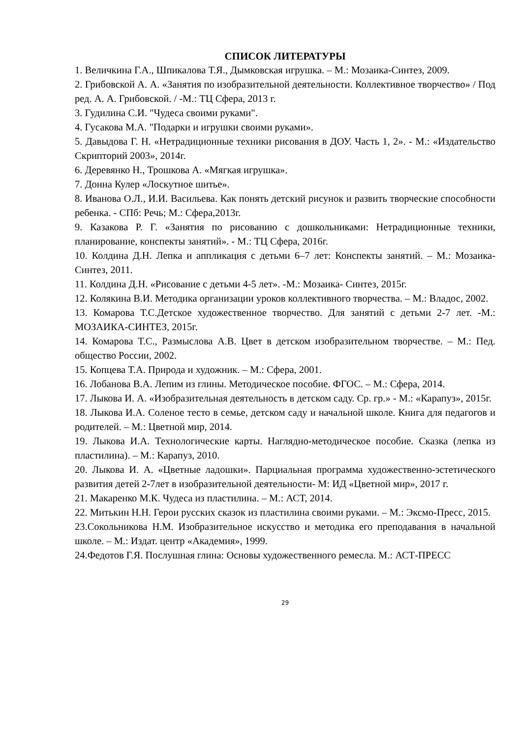СПИСОК ЛИТЕРАТУРЫ
1. Величкина Г.А., Шпикалова Т.Я., Дымковская игрушка. – М.: Мозаика-Синтез, 2009.
2. Грибовской А. А. «Занятия по изобразительной деятельности. Коллективное творчество» / Под ред. А. А. Грибовской. / -М.: ТЦ Сфера, 2013 г.
3. Гудилина С.И. "Чудеса своими руками".
4. Гусакова М.А. "Подарки и игрушки своими руками».
5. Давыдова Г. Н. «Нетрадиционные техники рисования в ДОУ. Часть 1, 2». - М.: «Издательство Скрипторий 2003», 2014г.
6. Деревянко Н., Трошкова А. «Мягкая игрушка».
7. Донна Кулер «Лоскутное шитье».
8. Иванова О.Л., И.И. Васильева. Как понять детский рисунок и развить творческие способности ребенка. - СПб: Речь; М.: Сфера,2013г.
9. Казакова Р. Г. «Занятия по рисованию с дошкольниками: Нетрадиционные техники, планирование, конспекты занятий». - М.: ТЦ Сфера, 2016г.
10. Колдина Д.Н. Лепка и аппликация с детьми 6–7 лет: Конспекты занятий. – М.: Мозаика-Синтез, 2011.
11. Колдина Д.Н. «Рисование с детьми 4-5 лет». -М.: Мозаика- Синтез, 2015г.
12. Колякина В.И. Методика организации уроков коллективного творчества. – М.: Владос, 2002.
13. Комарова Т.С.Детское художественное творчество. Для занятий с детьми 2-7 лет. -М.: МОЗАИКА-СИНТЕЗ, 2015г.
14. Комарова Т.С., Размыслова А.В. Цвет в детском изобразительном творчестве. – М.: Пед. общество России, 2002.
15. Копцева Т.А. Природа и художник. – М.: Сфера, 2001.
16. Лобанова В.А. Лепим из глины. Методическое пособие. ФГОС. – М.: Сфера, 2014.
17. Лыкова И. А. «Изобразительная деятельность в детском саду. Ср. гр.» - М.: «Карапуз», 2015г.
18. Лыкова И.А. Соленое тесто в семье, детском саду и начальной школе. Книга для педагогов и родителей. – М.: Цветной мир, 2014.
19. Лыкова И.А. Технологические карты. Наглядно-методическое пособие. Сказка (лепка из пластилина). – М.: Карапуз, 2010.
20. Лыкова И. А. «Цветные ладошки». Парциальная программа художественно-эстетического развития детей 2-7лет в изобразительной деятельности- М: ИД «Цветной мир», 2017 г.
21. Макаренко М.К. Чудеса из пластилина. – М.: АСТ, 2014.
22. Митькин Н.Н. Герои русских сказок из пластилина своими руками. – М.: Эксмо-Пресс, 2015.
23.Сокольникова Н.М. Изобразительное искусство и методика его преподавания в начальной школе. – М.: Издат. центр «Академия», 1999.
24.Федотов Г.Я. Послушная глина: Основы художественного ремесла. М.: АСТ-ПРЕСС
29